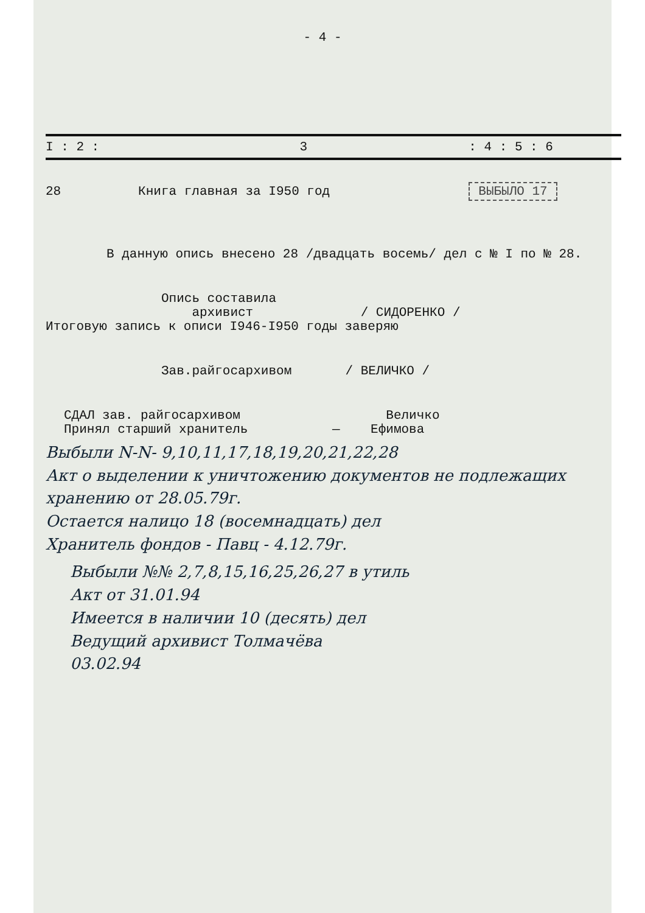- 4 -
| I : 2 : | 3 | : 4 : 5 : 6 |
| --- | --- | --- |
| 28 | Книга главная за I950 год | ВЫБЫЛО 17 |
В данную опись внесено 28 /двадцать восемь/ дел с № I по № 28.
Опись составила
архивист / СИДОРЕНКО /
Итоговую запись к описи I946-I950 годы заверяю
Зав.райгосархивом / ВЕЛИЧКО /
СДАЛ зав. райгосархивом Величко
Принял старший хранитель — Ефимова
Выбыли N-N- 9,10,11,17,18,19,20,21,22,28
Акт о выделении к уничтожению документов не подлежащих хранению от 28.05.79г.
Остается налицо 18 (восемнадцать) дел
Хранитель фондов - Павц - 4.12.79г.
Выбыли №№ 2,7,8,15,16,25,26,27 в утиль
Акт от 31.01.94
Имеется в наличии 10 (десять) дел
Ведущий архивист Толмачёва
03.02.94